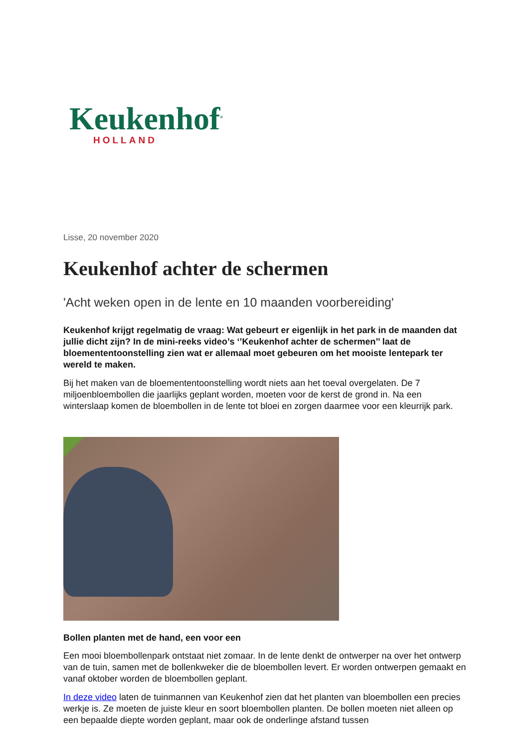Keukenhof<sup>®</sup>
HOLLAND
Lisse, 20 november 2020
Keukenhof achter de schermen
'Acht weken open in de lente en 10 maanden voorbereiding'
Keukenhof krijgt regelmatig de vraag: Wat gebeurt er eigenlijk in het park in de maanden dat jullie dicht zijn? In de mini-reeks video’s ‘’Keukenhof achter de schermen’’ laat de bloemententoonstelling zien wat er allemaal moet gebeuren om het mooiste lentepark ter wereld te maken.
Bij het maken van de bloemententoonstelling wordt niets aan het toeval overgelaten. De 7 miljoenbloembollen die jaarlijks geplant worden, moeten voor de kerst de grond in. Na een winterslaap komen de bloembollen in de lente tot bloei en zorgen daarmee voor een kleurrijk park.
Bollen planten met de hand, een voor een
Een mooi bloembollenpark ontstaat niet zomaar. In de lente denkt de ontwerper na over het ontwerp van de tuin, samen met de bollenkweker die de bloembollen levert. Er worden ontwerpen gemaakt en vanaf oktober worden de bloembollen geplant.
In deze video laten de tuinmannen van Keukenhof zien dat het planten van bloembollen een precies werkje is. Ze moeten de juiste kleur en soort bloembollen planten. De bollen moeten niet alleen op een bepaalde diepte worden geplant, maar ook de onderlinge afstand tussen